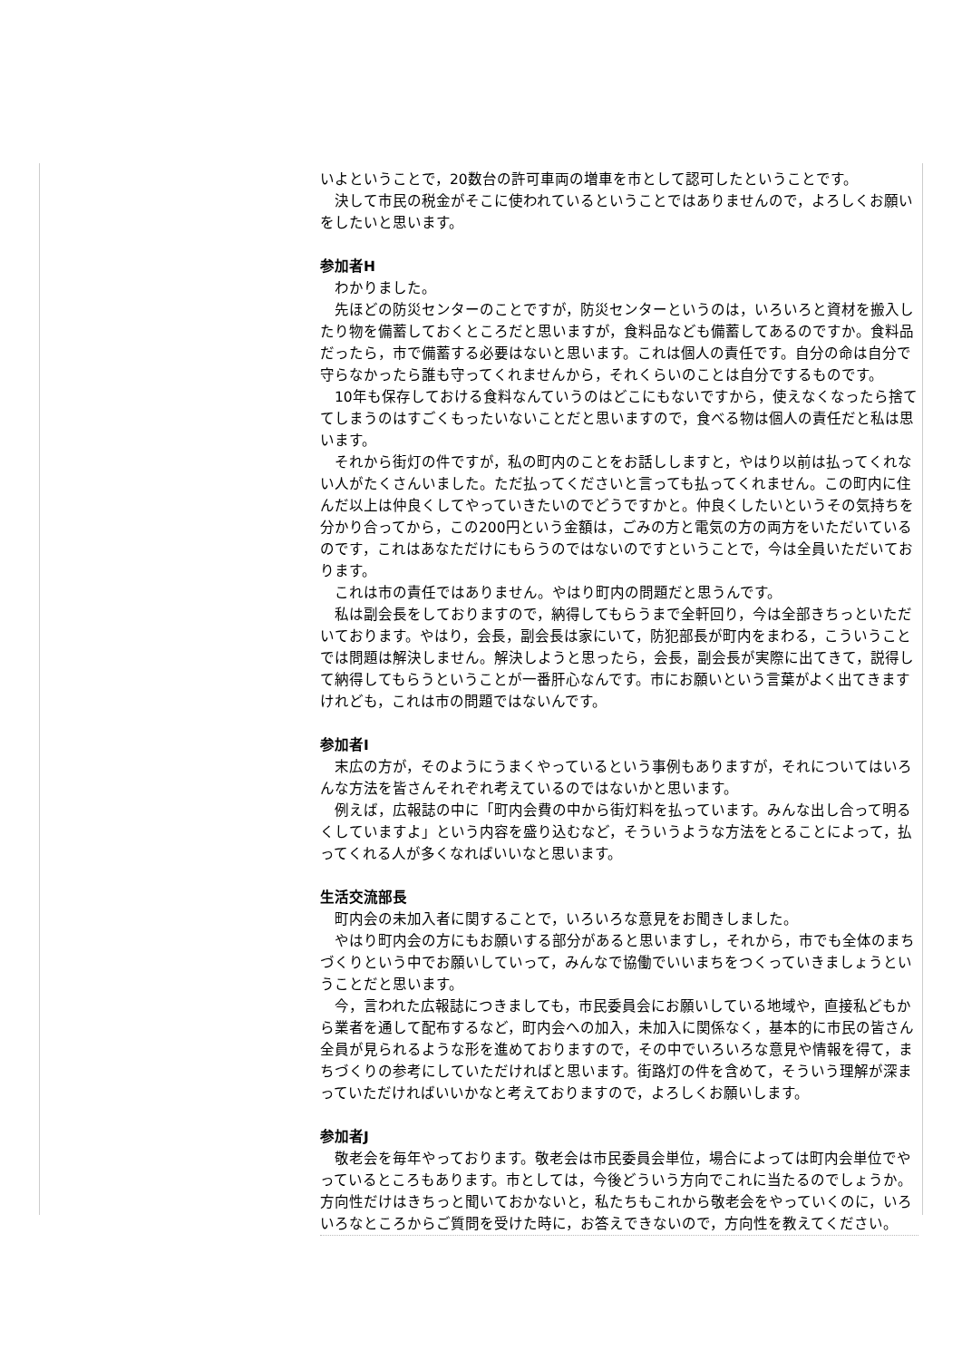いよということで，20数台の許可車両の増車を市として認可したということです。
　決して市民の税金がそこに使われているということではありませんので，よろしくお願いをしたいと思います。
参加者H
　わかりました。
　先ほどの防災センターのことですが，防災センターというのは，いろいろと資材を搬入したり物を備蓄しておくところだと思いますが，食料品なども備蓄してあるのですか。食料品だったら，市で備蓄する必要はないと思います。これは個人の責任です。自分の命は自分で守らなかったら誰も守ってくれませんから，それくらいのことは自分でするものです。
　10年も保存しておける食料なんていうのはどこにもないですから，使えなくなったら捨ててしまうのはすごくもったいないことだと思いますので，食べる物は個人の責任だと私は思います。
　それから街灯の件ですが，私の町内のことをお話ししますと，やはり以前は払ってくれない人がたくさんいました。ただ払ってくださいと言っても払ってくれません。この町内に住んだ以上は仲良くしてやっていきたいのでどうですかと。仲良くしたいというその気持ちを分かり合ってから，この200円という金額は，ごみの方と電気の方の両方をいただいているのです，これはあなただけにもらうのではないのですということで，今は全員いただいております。
　これは市の責任ではありません。やはり町内の問題だと思うんです。
　私は副会長をしておりますので，納得してもらうまで全軒回り，今は全部きちっといただいております。やはり，会長，副会長は家にいて，防犯部長が町内をまわる，こういうことでは問題は解決しません。解決しようと思ったら，会長，副会長が実際に出てきて，説得して納得してもらうということが一番肝心なんです。市にお願いという言葉がよく出てきますけれども，これは市の問題ではないんです。
参加者I
　末広の方が，そのようにうまくやっているという事例もありますが，それについてはいろんな方法を皆さんそれぞれ考えているのではないかと思います。
　例えば，広報誌の中に「町内会費の中から街灯料を払っています。みんな出し合って明るくしていますよ」という内容を盛り込むなど，そういうような方法をとることによって，払ってくれる人が多くなればいいなと思います。
生活交流部長
　町内会の未加入者に関することで，いろいろな意見をお聞きしました。
　やはり町内会の方にもお願いする部分があると思いますし，それから，市でも全体のまちづくりという中でお願いしていって，みんなで協働でいいまちをつくっていきましょうということだと思います。
　今，言われた広報誌につきましても，市民委員会にお願いしている地域や，直接私どもから業者を通して配布するなど，町内会への加入，未加入に関係なく，基本的に市民の皆さん全員が見られるような形を進めておりますので，その中でいろいろな意見や情報を得て，まちづくりの参考にしていただければと思います。街路灯の件を含めて，そういう理解が深まっていただければいいかなと考えておりますので，よろしくお願いします。
参加者J
　敬老会を毎年やっております。敬老会は市民委員会単位，場合によっては町内会単位でやっているところもあります。市としては，今後どういう方向でこれに当たるのでしょうか。方向性だけはきちっと聞いておかないと，私たちもこれから敬老会をやっていくのに，いろいろなところからご質問を受けた時に，お答えできないので，方向性を教えてください。